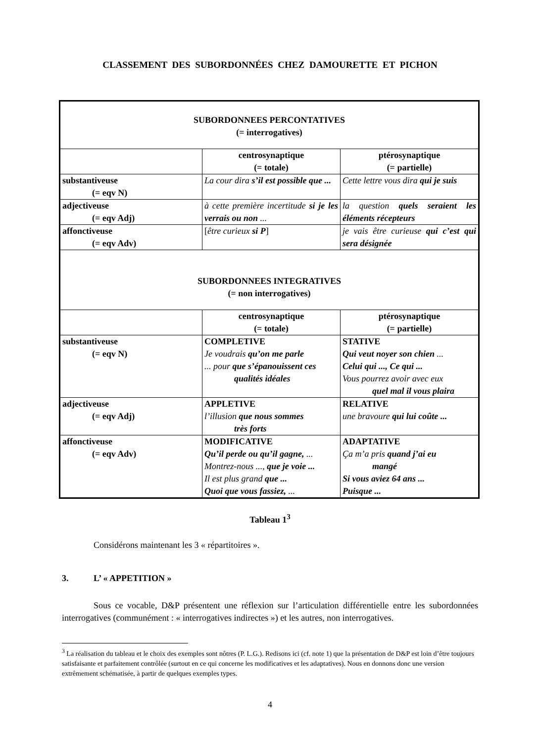CLASSEMENT DES SUBORDONNÉES CHEZ DAMOURETTE ET PICHON
| SUBORDONNEES PERCONTATIVES (= interrogatives) | | |
| | centrosynaptique (= totale) | ptérosynaptique (= partielle) |
| substantiveuse (= eqv N) | La cour dira s’il est possible que ... | Cette lettre vous dira qui je suis |
| adjectiveuse (= eqv Adj) | à cette première incertitude si je les verrais ou non ... | la question quels seraient les éléments récepteurs |
| affonctiveuse (= eqv Adv) | [ être curieux si P ] | je vais être curieuse qui c’est qui sera désignée |
| SUBORDONNEES INTEGRATIVES (= non interrogatives) | | |
| | centrosynaptique (= totale) | ptérosynaptique (= partielle) |
| substantiveuse (= eqv N) | COMPLETIVE Je voudrais qu’on me parle ... pour que s’épanouissent ces qualités idéales | STATIVE Qui veut noyer son chien ... Celui qui ..., Ce qui ... Vous pourrez avoir avec eux quel mal il vous plaira |
| adjectiveuse (= eqv Adj) | APPLETIVE l’illusion que nous sommes très forts | RELATIVE une bravoure qui lui coûte ... |
| affonctiveuse (= eqv Adv) | MODIFICATIVE Qu’il perde ou qu’il gagne, ... Montrez-nous ..., que je voie ... Il est plus grand que ... Quoi que vous fassiez, ... | ADAPTATIVE Ça m’a pris quand j’ai eu mangé Si vous aviez 64 ans ... Puisque ... |
Tableau 1<sup>3</sup>
Considérons maintenant les 3 « répartitoires ».
3. L’ « APPETITION »
Sous ce vocable, D&P présentent une réflexion sur l’articulation différentielle entre les subordonnées interrogatives (communément : « interrogatives indirectes ») et les autres, non interrogatives.
<sup>3</sup> La réalisation du tableau et le choix des exemples sont nôtres (P. L.G.). Redisons ici (cf. note 1) que la présentation de D&P est loin d’être toujours satisfaisante et parfaitement contrôlée (surtout en ce qui concerne les modificatives et les adaptatives). Nous en donnons donc une version extrêmement schématisée, à partir de quelques exemples types.
4